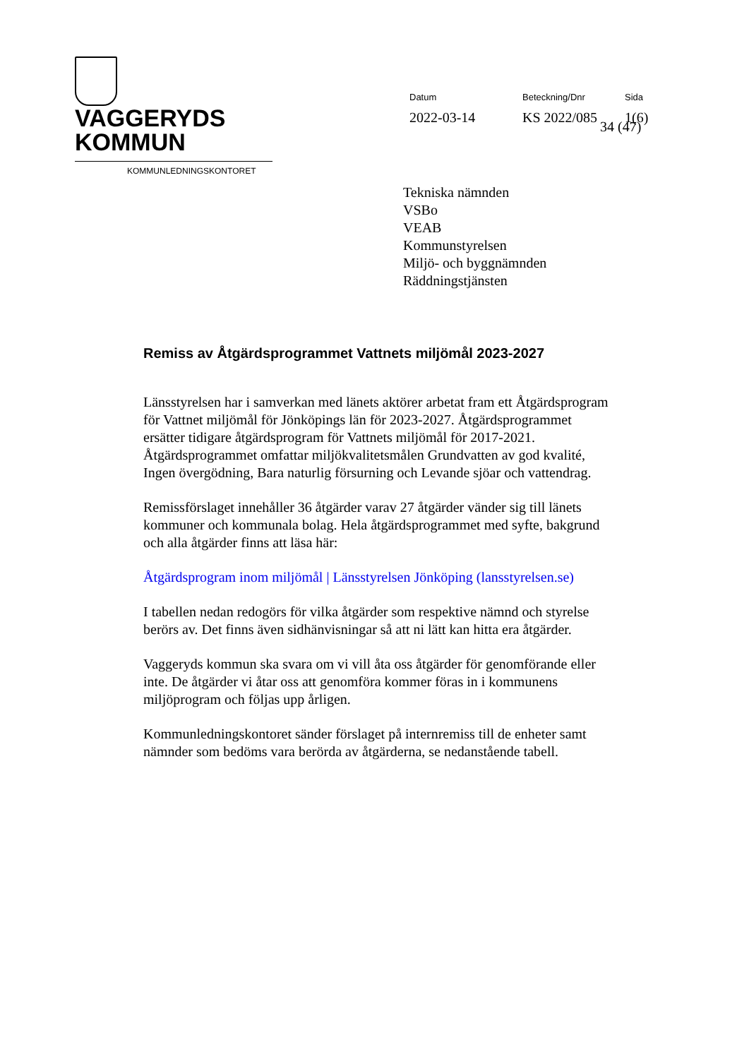VAGGERYDS
KOMMUN
KOMMUNLEDNINGSKONTORET
Datum
2022-03-14
Beteckning/Dnr
KS 2022/085
Sida
1(6)
34 (47)
Tekniska nämnden
VSBo
VEAB
Kommunstyrelsen
Miljö- och byggnämnden
Räddningstjänsten
Remiss av Åtgärdsprogrammet Vattnets miljömål 2023-2027
Länsstyrelsen har i samverkan med länets aktörer arbetat fram ett Åtgärdsprogram för Vattnet miljömål för Jönköpings län för 2023-2027. Åtgärdsprogrammet ersätter tidigare åtgärdsprogram för Vattnets miljömål för 2017-2021. Åtgärdsprogrammet omfattar miljökvalitetsmålen Grundvatten av god kvalité, Ingen övergödning, Bara naturlig försurning och Levande sjöar och vattendrag.
Remissförslaget innehåller 36 åtgärder varav 27 åtgärder vänder sig till länets kommuner och kommunala bolag. Hela åtgärdsprogrammet med syfte, bakgrund och alla åtgärder finns att läsa här:
Åtgärdsprogram inom miljömål | Länsstyrelsen Jönköping (lansstyrelsen.se)
I tabellen nedan redogörs för vilka åtgärder som respektive nämnd och styrelse berörs av. Det finns även sidhänvisningar så att ni lätt kan hitta era åtgärder.
Vaggeryds kommun ska svara om vi vill åta oss åtgärder för genomförande eller inte. De åtgärder vi åtar oss att genomföra kommer föras in i kommunens miljöprogram och följas upp årligen.
Kommunledningskontoret sänder förslaget på internremiss till de enheter samt nämnder som bedöms vara berörda av åtgärderna, se nedanstående tabell.